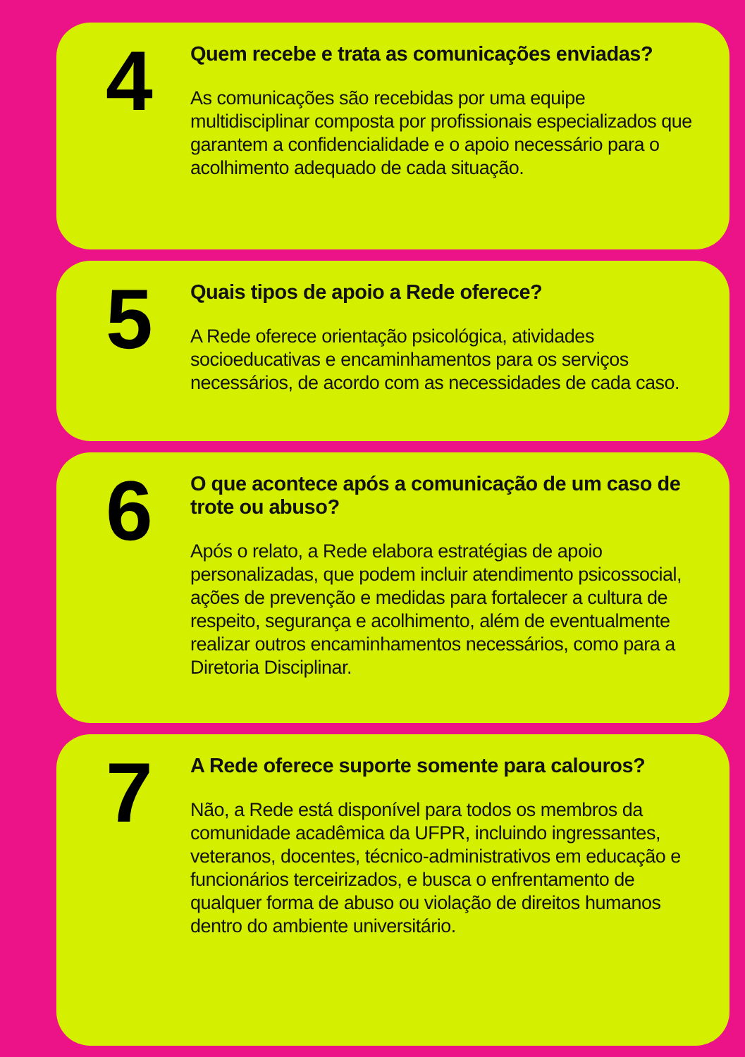4
Quem recebe e trata as comunicações enviadas?
As comunicações são recebidas por uma equipe multidisciplinar composta por profissionais especializados que garantem a confidencialidade e o apoio necessário para o acolhimento adequado de cada situação.
5
Quais tipos de apoio a Rede oferece?
A Rede oferece orientação psicológica, atividades socioeducativas e encaminhamentos para os serviços necessários, de acordo com as necessidades de cada caso.
6
O que acontece após a comunicação de um caso de trote ou abuso?
Após o relato, a Rede elabora estratégias de apoio personalizadas, que podem incluir atendimento psicossocial, ações de prevenção e medidas para fortalecer a cultura de respeito, segurança e acolhimento, além de eventualmente realizar outros encaminhamentos necessários, como para a Diretoria Disciplinar.
7
A Rede oferece suporte somente para calouros?
Não, a Rede está disponível para todos os membros da comunidade acadêmica da UFPR, incluindo ingressantes, veteranos, docentes, técnico-administrativos em educação e funcionários terceirizados, e busca o enfrentamento de qualquer forma de abuso ou violação de direitos humanos dentro do ambiente universitário.